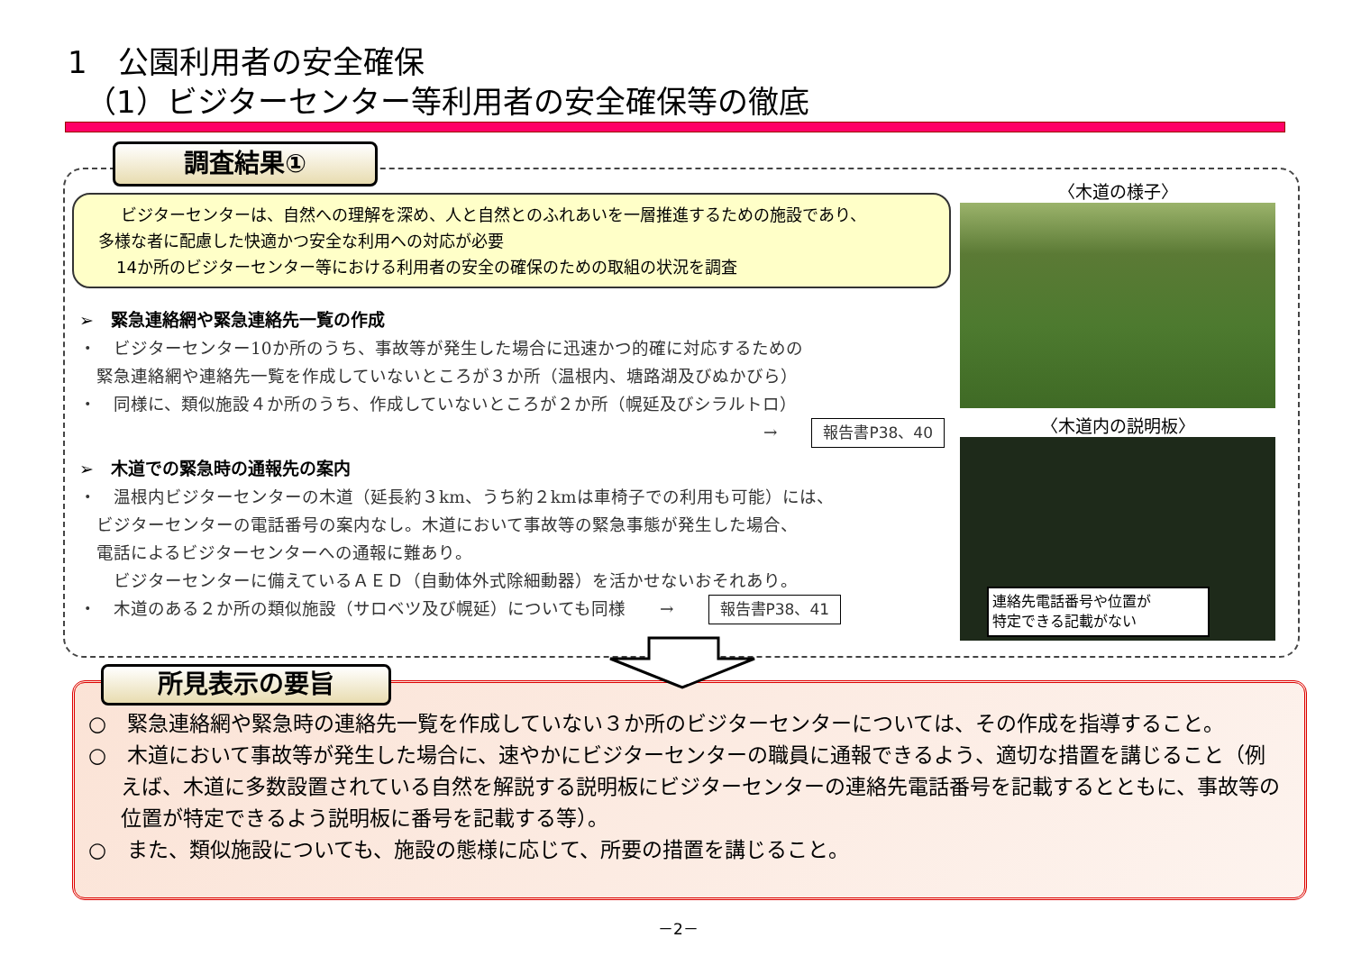1　公園利用者の安全確保
（1）ビジターセンター等利用者の安全確保等の徹底
調査結果①
ビジターセンターは、自然への理解を深め、人と自然とのふれあいを一層推進するための施設であり、
多様な者に配慮した快適かつ安全な利用への対応が必要
14か所のビジターセンター等における利用者の安全の確保のための取組の状況を調査
➢　緊急連絡網や緊急連絡先一覧の作成
・　ビジターセンター10か所のうち、事故等が発生した場合に迅速かつ的確に対応するための
　緊急連絡網や連絡先一覧を作成していないところが３か所（温根内、塘路湖及びぬかびら）
・　同様に、類似施設４か所のうち、作成していないところが２か所（幌延及びシラルトロ）
→　　報告書P38、40
➢　木道での緊急時の通報先の案内
・　温根内ビジターセンターの木道（延長約３km、うち約２kmは車椅子での利用も可能）には、
　ビジターセンターの電話番号の案内なし。木道において事故等の緊急事態が発生した場合、
　電話によるビジターセンターへの通報に難あり。
　　ビジターセンターに備えているＡＥＤ（自動体外式除細動器）を活かせないおそれあり。
・　木道のある２か所の類似施設（サロベツ及び幌延）についても同様　　→　　報告書P38、41
〈木道の様子〉
〈木道内の説明板〉
連絡先電話番号や位置が
特定できる記載がない
○　緊急連絡網や緊急時の連絡先一覧を作成していない３か所のビジターセンターについては、その作成を指導すること。
○　木道において事故等が発生した場合に、速やかにビジターセンターの職員に通報できるよう、適切な措置を講じること（例えば、木道に多数設置されている自然を解説する説明板にビジターセンターの連絡先電話番号を記載するとともに、事故等の位置が特定できるよう説明板に番号を記載する等）。
○　また、類似施設についても、施設の態様に応じて、所要の措置を講じること。
所見表示の要旨
－2－